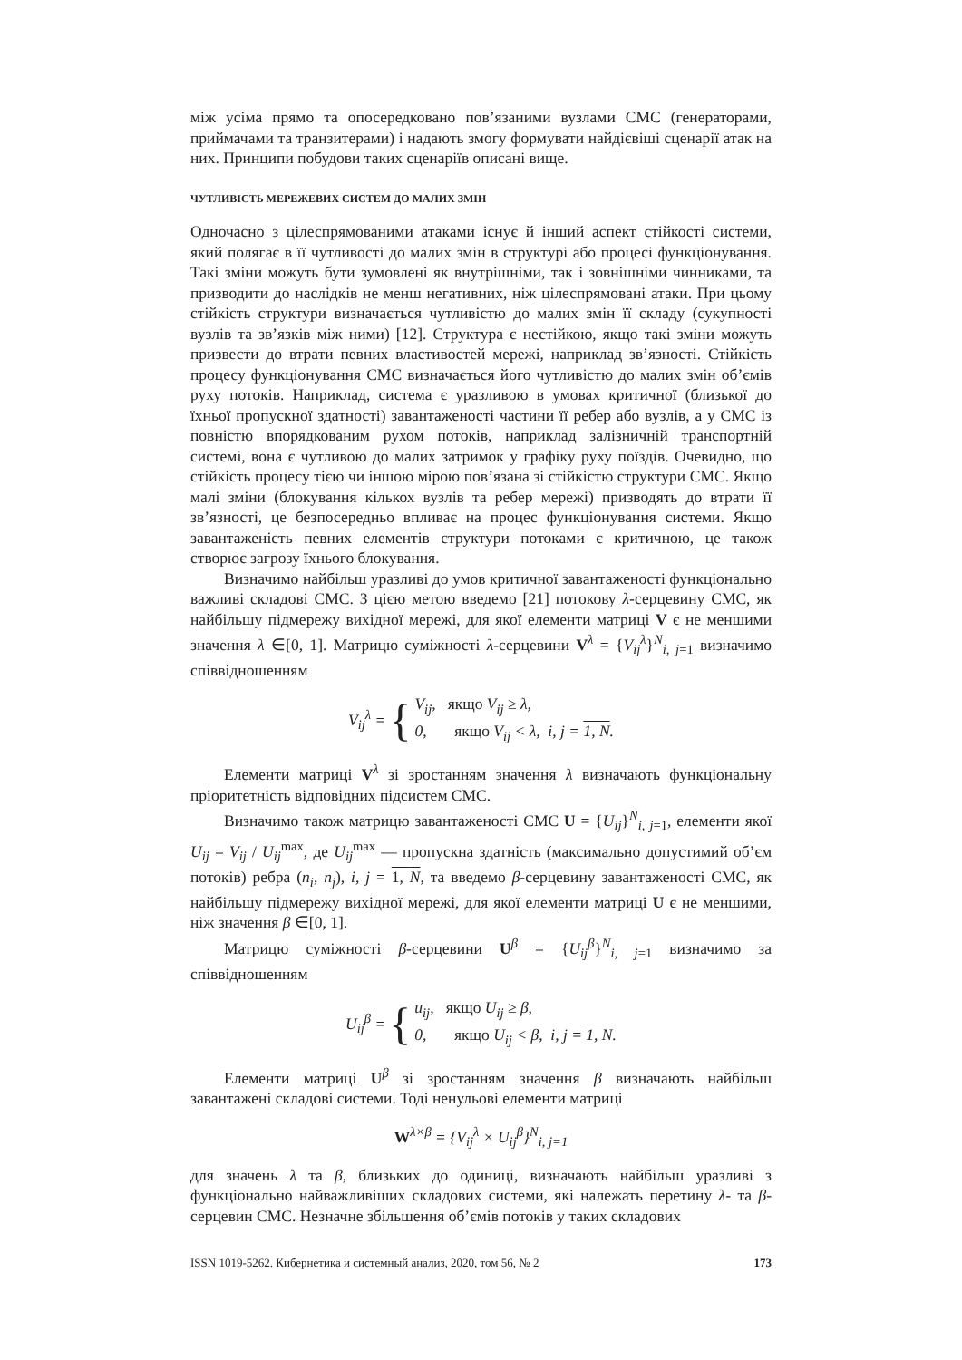між усіма прямо та опосередковано пов’язаними вузлами СМС (генераторами, приймачами та транзитерами) і надають змогу формувати найдієвіші сценарії атак на них. Принципи побудови таких сценаріїв описані вище.
ЧУТЛИВІСТЬ МЕРЕЖЕВИХ СИСТЕМ ДО МАЛИХ ЗМІН
Одночасно з цілеспрямованими атаками існує й інший аспект стійкості системи, який полягає в її чутливості до малих змін в структурі або процесі функціонування. Такі зміни можуть бути зумовлені як внутрішніми, так і зовнішніми чинниками, та призводити до наслідків не менш негативних, ніж цілеспрямовані атаки. При цьому стійкість структури визначається чутливістю до малих змін її складу (сукупності вузлів та зв’язків між ними) [12]. Структура є нестійкою, якщо такі зміни можуть призвести до втрати певних властивостей мережі, наприклад зв’язності. Стійкість процесу функціонування СМС визначається його чутливістю до малих змін об’ємів руху потоків. Наприклад, система є уразливою в умовах критичної (близької до їхньої пропускної здатності) завантаженості частини її ребер або вузлів, а у СМС із повністю впорядкованим рухом потоків, наприклад залізничній транспортній системі, вона є чутливою до малих затримок у графіку руху поїздів. Очевидно, що стійкість процесу тією чи іншою мірою пов’язана зі стійкістю структури СМС. Якщо малі зміни (блокування кількох вузлів та ребер мережі) призводять до втрати її зв’язності, це безпосередньо впливає на процес функціонування системи. Якщо завантаженість певних елементів структури потоками є критичною, це також створює загрозу їхнього блокування.
Визначимо найбільш уразливі до умов критичної завантаженості функціонально важливі складові СМС. З цією метою введемо [21] потокову λ-серцевину СМС, як найбільшу підмережу вихідної мережі, для якої елементи матриці V є не меншими значення λ ∈[0, 1]. Матрицю суміжності λ-серцевини V<sup>λ</sup> = {V<sub>ij</sub><sup>λ</sup>}<sup>N</sup><sub>i, j=1</sub> визначимо співвідношенням
V<sub>ij</sub><sup>λ</sup> = {
V<sub>ij</sub>, якщо V<sub>ij</sub> ≥ λ,
0, якщо V<sub>ij</sub> < λ, i, j = 1, N.
Елементи матриці V<sup>λ</sup> зі зростанням значення λ визначають функціональну пріоритетність відповідних підсистем СМС.
Визначимо також матрицю завантаженості СМС U = {U<sub>ij</sub>}<sup>N</sup><sub>i, j=1</sub>, елементи якої U<sub>ij</sub> = V<sub>ij</sub> / U<sub>ij</sub><sup>max</sup>, де U<sub>ij</sub><sup>max</sup> — пропускна здатність (максимально допустимий об’єм потоків) ребра (n<sub>i</sub>, n<sub>j</sub>), i, j = 1, N, та введемо β-серцевину завантаженості СМС, як найбільшу підмережу вихідної мережі, для якої елементи матриці U є не меншими, ніж значення β ∈[0, 1].
Матрицю суміжності β-серцевини U<sup>β</sup> = {U<sub>ij</sub><sup>β</sup>}<sup>N</sup><sub>i, j=1</sub> визначимо за співвідношенням
U<sub>ij</sub><sup>β</sup> = {
u<sub>ij</sub>, якщо U<sub>ij</sub> ≥ β,
0, якщо U<sub>ij</sub> < β, i, j = 1, N.
Елементи матриці U<sup>β</sup> зі зростанням значення β визначають найбільш завантажені складові системи. Тоді ненульові елементи матриці
W<sup>λ×β</sup> = {V<sub>ij</sub><sup>λ</sup> × U<sub>ij</sub><sup>β</sup>}<sup>N</sup><sub>i, j=1</sub>
для значень λ та β, близьких до одиниці, визначають найбільш уразливі з функціонально найважливіших складових системи, які належать перетину λ- та β-серцевин СМС. Незначне збільшення об’ємів потоків у таких складових
ISSN 1019-5262. Кибернетика и системный анализ, 2020, том 56, № 2 173